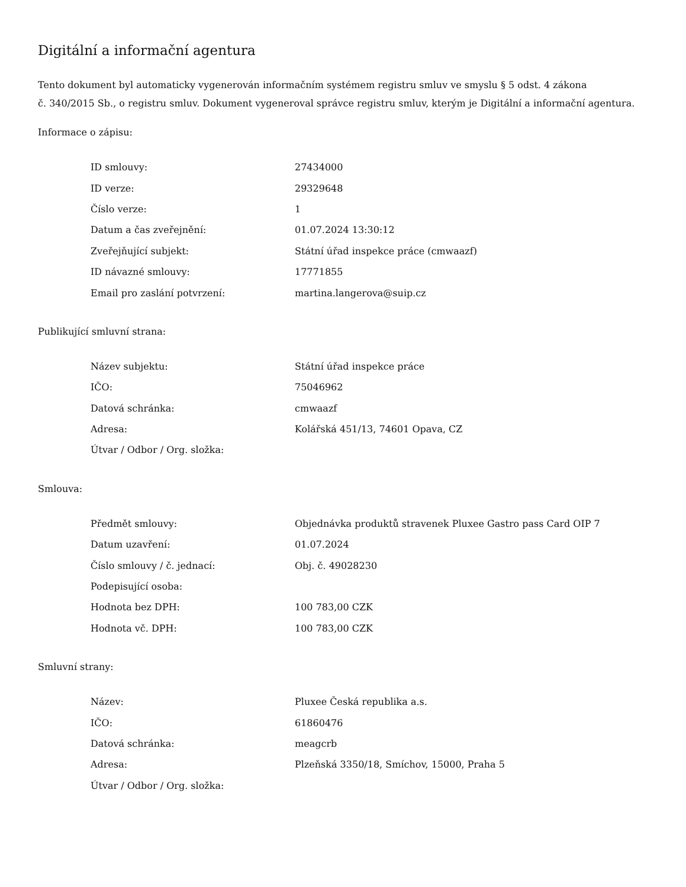Digitální a informační agentura
Tento dokument byl automaticky vygenerován informačním systémem registru smluv ve smyslu § 5 odst. 4 zákona
č. 340/2015 Sb., o registru smluv. Dokument vygeneroval správce registru smluv, kterým je Digitální a informační agentura.
Informace o zápisu:
| ID smlouvy: | 27434000 |
| ID verze: | 29329648 |
| Číslo verze: | 1 |
| Datum a čas zveřejnění: | 01.07.2024 13:30:12 |
| Zveřejňující subjekt: | Státní úřad inspekce práce (cmwaazf) |
| ID návazné smlouvy: | 17771855 |
| Email pro zaslání potvrzení: | martina.langerova@suip.cz |
Publikující smluvní strana:
| Název subjektu: | Státní úřad inspekce práce |
| IČO: | 75046962 |
| Datová schránka: | cmwaazf |
| Adresa: | Kolářská 451/13, 74601 Opava, CZ |
| Útvar / Odbor / Org. složka: | |
Smlouva:
| Předmět smlouvy: | Objednávka produktů stravenek Pluxee Gastro pass Card OIP 7 |
| Datum uzavření: | 01.07.2024 |
| Číslo smlouvy / č. jednací: | Obj. č. 49028230 |
| Podepisující osoba: | |
| Hodnota bez DPH: | 100 783,00 CZK |
| Hodnota vč. DPH: | 100 783,00 CZK |
Smluvní strany:
| Název: | Pluxee Česká republika a.s. |
| IČO: | 61860476 |
| Datová schránka: | meagcrb |
| Adresa: | Plzeňská 3350/18, Smíchov, 15000, Praha 5 |
| Útvar / Odbor / Org. složka: | |